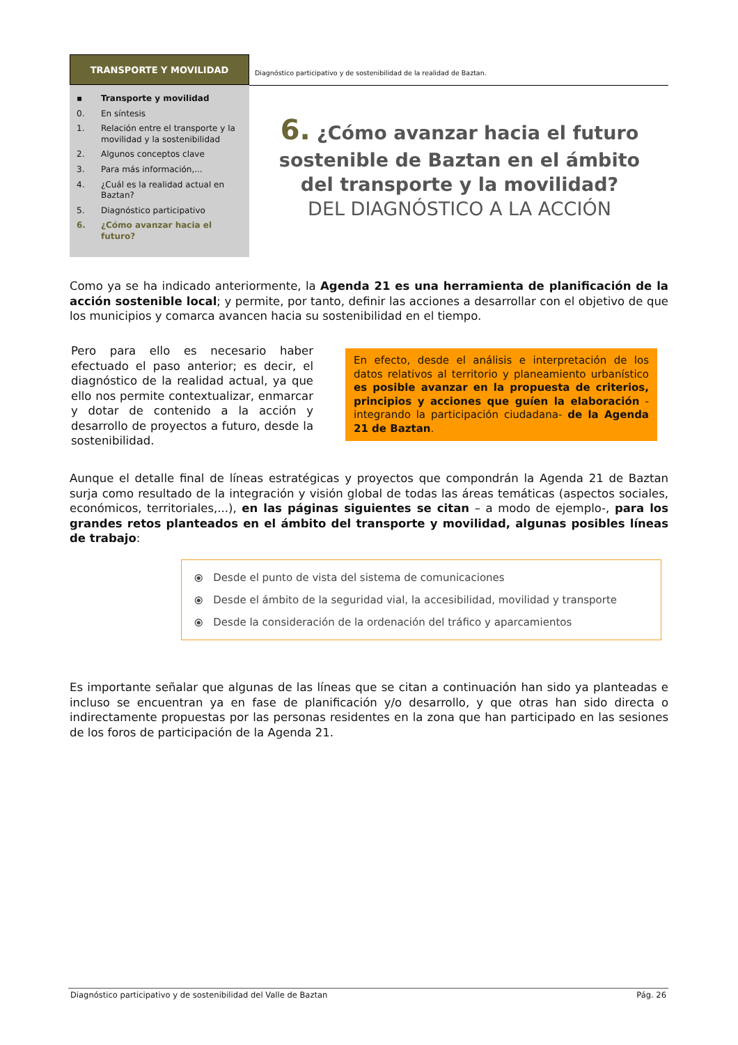TRANSPORTE Y MOVILIDAD
Diagnóstico participativo y de sostenibilidad de la realidad de Baztan.
▪ Transporte y movilidad
0. En síntesis
1. Relación entre el transporte y la movilidad y la sostenibilidad
2. Algunos conceptos clave
3. Para más información,...
4. ¿Cuál es la realidad actual en Baztan?
5. Diagnóstico participativo
6. ¿Cómo avanzar hacia el futuro?
6. ¿Cómo avanzar hacia el futuro sostenible de Baztan en el ámbito del transporte y la movilidad?
DEL DIAGNÓSTICO A LA ACCIÓN
Como ya se ha indicado anteriormente, la Agenda 21 es una herramienta de planificación de la acción sostenible local; y permite, por tanto, definir las acciones a desarrollar con el objetivo de que los municipios y comarca avancen hacia su sostenibilidad en el tiempo.
Pero para ello es necesario haber efectuado el paso anterior; es decir, el diagnóstico de la realidad actual, ya que ello nos permite contextualizar, enmarcar y dotar de contenido a la acción y desarrollo de proyectos a futuro, desde la sostenibilidad.
En efecto, desde el análisis e interpretación de los datos relativos al territorio y planeamiento urbanístico es posible avanzar en la propuesta de criterios, principios y acciones que guíen la elaboración -integrando la participación ciudadana- de la Agenda 21 de Baztan.
Aunque el detalle final de líneas estratégicas y proyectos que compondrán la Agenda 21 de Baztan surja como resultado de la integración y visión global de todas las áreas temáticas (aspectos sociales, económicos, territoriales,...), en las páginas siguientes se citan – a modo de ejemplo-, para los grandes retos planteados en el ámbito del transporte y movilidad, algunas posibles líneas de trabajo:
⦿ Desde el punto de vista del sistema de comunicaciones
⦿ Desde el ámbito de la seguridad vial, la accesibilidad, movilidad y transporte
⦿ Desde la consideración de la ordenación del tráfico y aparcamientos
Es importante señalar que algunas de las líneas que se citan a continuación han sido ya planteadas e incluso se encuentran ya en fase de planificación y/o desarrollo, y que otras han sido directa o indirectamente propuestas por las personas residentes en la zona que han participado en las sesiones de los foros de participación de la Agenda 21.
Diagnóstico participativo y de sostenibilidad del Valle de Baztan Pág. 26